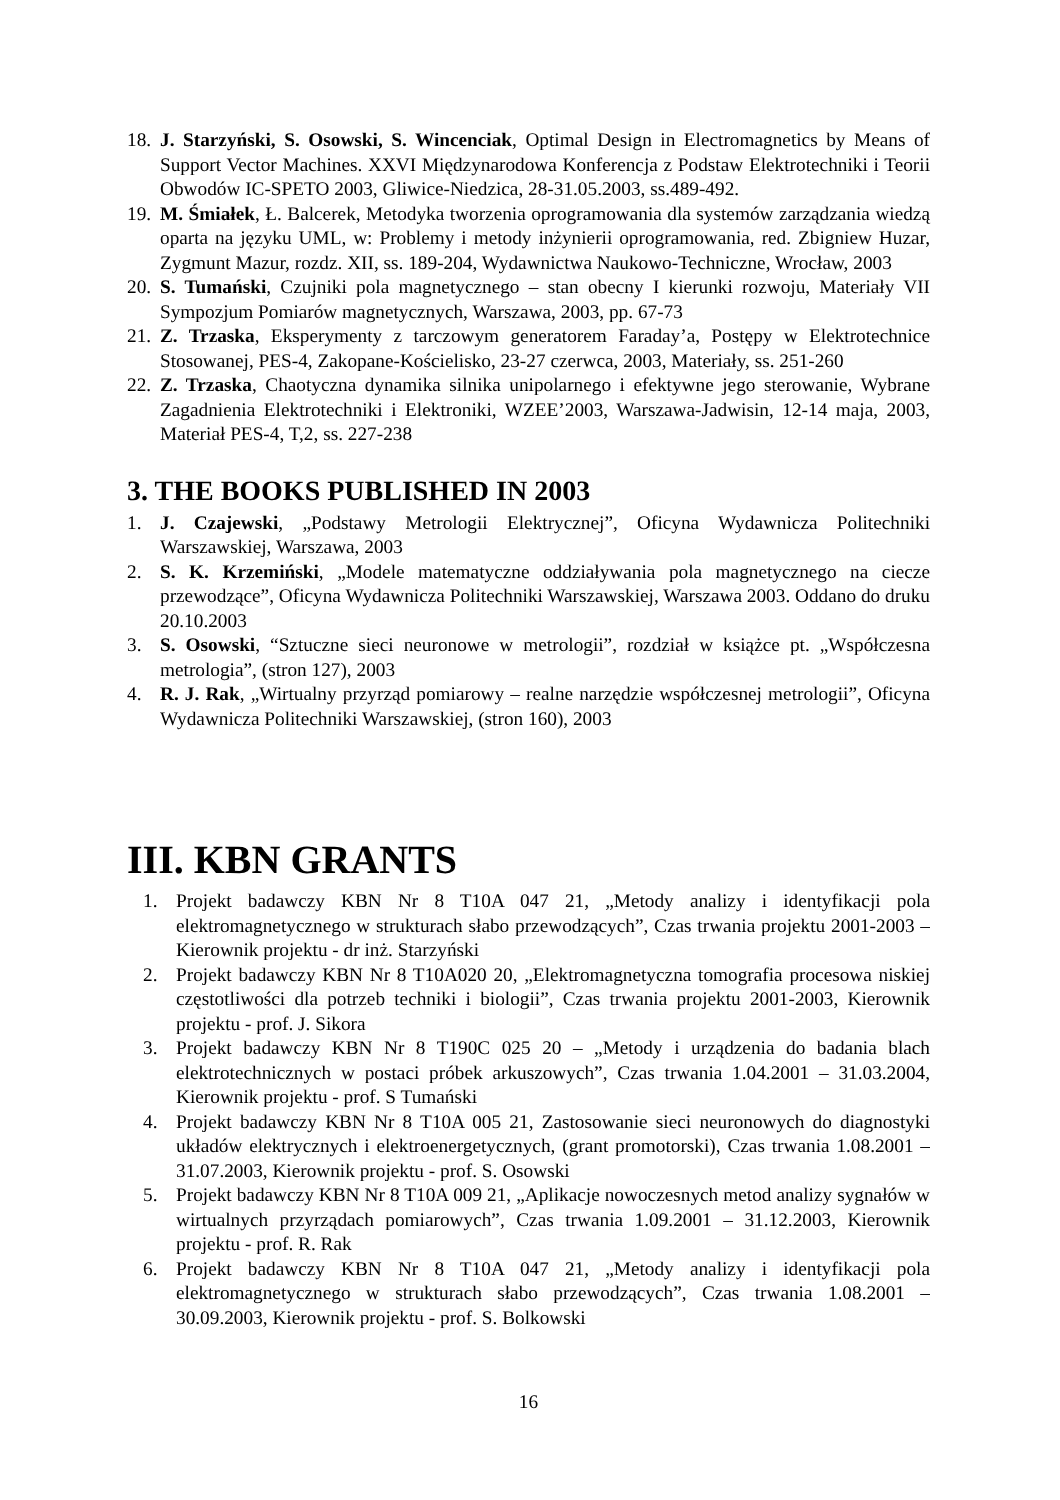18. J. Starzyński, S. Osowski, S. Wincenciak, Optimal Design in Electromagnetics by Means of Support Vector Machines. XXVI Międzynarodowa Konferencja z Podstaw Elektrotechniki i Teorii Obwodów IC-SPETO 2003, Gliwice-Niedzica, 28-31.05.2003, ss.489-492.
19. M. Śmiałek, Ł. Balcerek, Metodyka tworzenia oprogramowania dla systemów zarządzania wiedzą oparta na języku UML, w: Problemy i metody inżynierii oprogramowania, red. Zbigniew Huzar, Zygmunt Mazur, rozdz. XII, ss. 189-204, Wydawnictwa Naukowo-Techniczne, Wrocław, 2003
20. S. Tumański, Czujniki pola magnetycznego – stan obecny I kierunki rozwoju, Materiały VII Sympozjum Pomiarów magnetycznych, Warszawa, 2003, pp. 67-73
21. Z. Trzaska, Eksperymenty z tarczowym generatorem Faraday’a, Postępy w Elektrotechnice Stosowanej, PES-4, Zakopane-Kościelisko, 23-27 czerwca, 2003, Materiały, ss. 251-260
22. Z. Trzaska, Chaotyczna dynamika silnika unipolarnego i efektywne jego sterowanie, Wybrane Zagadnienia Elektrotechniki i Elektroniki, WZEE’2003, Warszawa-Jadwisin, 12-14 maja, 2003, Materiał PES-4, T,2, ss. 227-238
3. THE BOOKS PUBLISHED IN 2003
1. J. Czajewski, „Podstawy Metrologii Elektrycznej”, Oficyna Wydawnicza Politechniki Warszawskiej, Warszawa, 2003
2. S. K. Krzemiński, „Modele matematyczne oddziaływania pola magnetycznego na ciecze przewodzące”, Oficyna Wydawnicza Politechniki Warszawskiej, Warszawa 2003. Oddano do druku 20.10.2003
3. S. Osowski, “Sztuczne sieci neuronowe w metrologii”, rozdział w książce pt. „Współczesna metrologia”, (stron 127), 2003
4. R. J. Rak, „Wirtualny przyrząd pomiarowy – realne narzędzie współczesnej metrologii”, Oficyna Wydawnicza Politechniki Warszawskiej, (stron 160), 2003
III. KBN GRANTS
1. Projekt badawczy KBN Nr 8 T10A 047 21, „Metody analizy i identyfikacji pola elektromagnetycznego w strukturach słabo przewodzących”, Czas trwania projektu 2001-2003 – Kierownik projektu - dr inż. Starzyński
2. Projekt badawczy KBN Nr 8 T10A020 20, „Elektromagnetyczna tomografia procesowa niskiej częstotliwości dla potrzeb techniki i biologii”, Czas trwania projektu 2001-2003, Kierownik projektu - prof. J. Sikora
3. Projekt badawczy KBN Nr 8 T190C 025 20 – „Metody i urządzenia do badania blach elektrotechnicznych w postaci próbek arkuszowych”, Czas trwania 1.04.2001 – 31.03.2004, Kierownik projektu - prof. S Tumański
4. Projekt badawczy KBN Nr 8 T10A 005 21, Zastosowanie sieci neuronowych do diagnostyki układów elektrycznych i elektroenergetycznych, (grant promotorski), Czas trwania 1.08.2001 – 31.07.2003, Kierownik projektu - prof. S. Osowski
5. Projekt badawczy KBN Nr 8 T10A 009 21, „Aplikacje nowoczesnych metod analizy sygnałów w wirtualnych przyrządach pomiarowych”, Czas trwania 1.09.2001 – 31.12.2003, Kierownik projektu - prof. R. Rak
6. Projekt badawczy KBN Nr 8 T10A 047 21, „Metody analizy i identyfikacji pola elektromagnetycznego w strukturach słabo przewodzących”, Czas trwania 1.08.2001 – 30.09.2003, Kierownik projektu - prof. S. Bolkowski
16